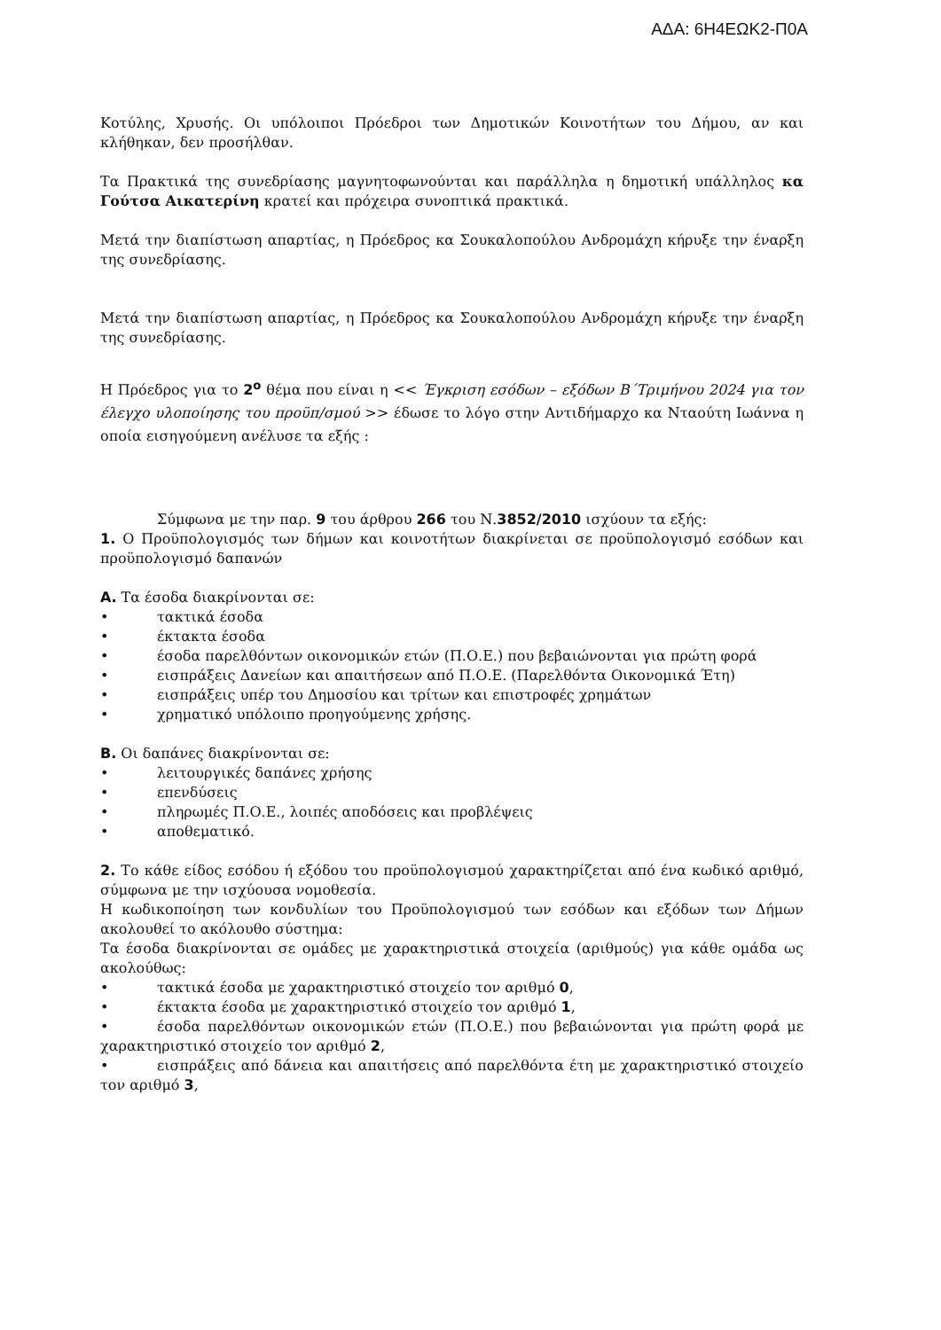ΑΔΑ: 6Η4ΕΩΚ2-Π0Α
Κοτύλης, Χρυσής. Οι υπόλοιποι Πρόεδροι των Δημοτικών Κοινοτήτων του Δήμου, αν και κλήθηκαν, δεν προσήλθαν.
Τα Πρακτικά της συνεδρίασης μαγνητοφωνούνται και παράλληλα η δημοτική υπάλληλος κα Γούτσα Αικατερίνη κρατεί και πρόχειρα συνοπτικά πρακτικά.
Μετά την διαπίστωση απαρτίας, η Πρόεδρος κα Σουκαλοπούλου Ανδρομάχη κήρυξε την έναρξη της συνεδρίασης.
Μετά την διαπίστωση απαρτίας, η Πρόεδρος κα Σουκαλοπούλου Ανδρομάχη κήρυξε την έναρξη της συνεδρίασης.
Η Πρόεδρος για το 2<sup>ο</sup> θέμα που είναι η << Έγκριση εσόδων – εξόδων Β΄Τριμήνου 2024 για τον έλεγχο υλοποίησης του προϋπ/σμού >> έδωσε το λόγο στην Αντιδήμαρχο κα Νταούτη Ιωάννα η οποία εισηγούμενη ανέλυσε τα εξής :
Σύμφωνα με την παρ. 9 του άρθρου 266 του Ν.3852/2010 ισχύουν τα εξής:
1. Ο Προϋπολογισμός των δήμων και κοινοτήτων διακρίνεται σε προϋπολογισμό εσόδων και προϋπολογισμό δαπανών
Α. Τα έσοδα διακρίνονται σε:
• τακτικά έσοδα
• έκτακτα έσοδα
• έσοδα παρελθόντων οικονομικών ετών (Π.Ο.Ε.) που βεβαιώνονται για πρώτη φορά
• εισπράξεις Δανείων και απαιτήσεων από Π.Ο.Ε. (Παρελθόντα Οικονομικά Έτη)
• εισπράξεις υπέρ του Δημοσίου και τρίτων και επιστροφές χρημάτων
• χρηματικό υπόλοιπο προηγούμενης χρήσης.
Β. Οι δαπάνες διακρίνονται σε:
• λειτουργικές δαπάνες χρήσης
• επενδύσεις
• πληρωμές Π.Ο.Ε., λοιπές αποδόσεις και προβλέψεις
• αποθεματικό.
2. Το κάθε είδος εσόδου ή εξόδου του προϋπολογισμού χαρακτηρίζεται από ένα κωδικό αριθμό, σύμφωνα με την ισχύουσα νομοθεσία.
Η κωδικοποίηση των κονδυλίων του Προϋπολογισμού των εσόδων και εξόδων των Δήμων ακολουθεί το ακόλουθο σύστημα:
Τα έσοδα διακρίνονται σε ομάδες με χαρακτηριστικά στοιχεία (αριθμούς) για κάθε ομάδα ως ακολούθως:
• τακτικά έσοδα με χαρακτηριστικό στοιχείο τον αριθμό 0,
• έκτακτα έσοδα με χαρακτηριστικό στοιχείο τον αριθμό 1,
• έσοδα παρελθόντων οικονομικών ετών (Π.Ο.Ε.) που βεβαιώνονται για πρώτη φορά με χαρακτηριστικό στοιχείο τον αριθμό 2,
• εισπράξεις από δάνεια και απαιτήσεις από παρελθόντα έτη με χαρακτηριστικό στοιχείο τον αριθμό 3,